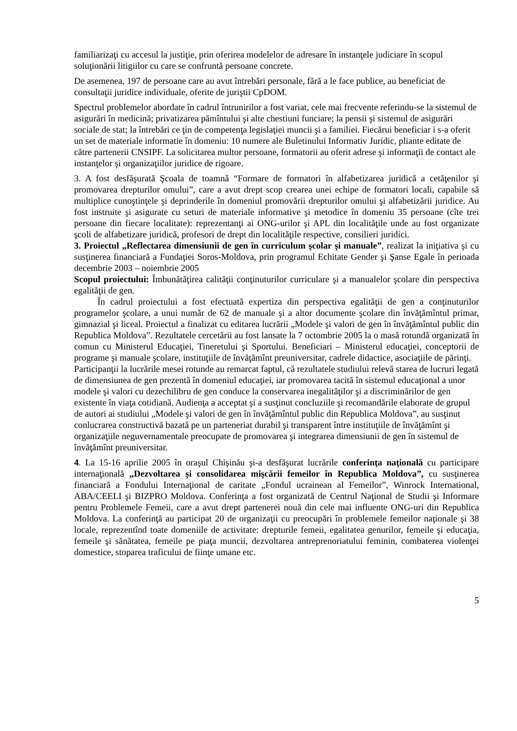familiarizaţi cu accesul la justiţie, prin oferirea modelelor de adresare în instanţele judiciare în scopul soluţionării litigiilor cu care se confruntă persoane concrete.
De asemenea, 197 de persoane care au avut întrebări personale, fără a le face publice, au beneficiat de consultaţii juridice individuale, oferite de juriştii CpDOM.
Spectrul problemelor abordate în cadrul întrunirilor a fost variat, cele mai frecvente referindu-se la sistemul de asigurări în medicină; privatizarea pămîntului şi alte chestiuni funciare; la pensii şi sistemul de asigurări sociale de stat; la întrebări ce ţin de competenţa legislaţiei muncii şi a familiei. Fiecărui beneficiar i s-a oferit un set de materiale informatie în domeniu: 10 numere ale Buletinului Informativ Juridic, pliante editate de către partenerii CNSIPF. La solicitarea multor persoane, formatorii au oferit adrese şi informaţii de contact ale instanţelor şi organizaţiilor juridice de rigoare.
3. A fost desfăşurată Şcoala de toamnă “Formare de formatori în alfabetizarea juridică a cetăţenilor şi promovarea drepturilor omului”, care a avut drept scop crearea unei echipe de formatori locali, capabile să multiplice cunoştinţele şi deprinderile în domeniul promovării drepturilor omului şi alfabetizării juridice. Au fost instruite şi asigurate cu seturi de materiale informative şi metodice în domeniu 35 persoane (cîte trei persoane din fiecare localitate): reprezentanţi ai ONG-urilor şi APL din localităţile unde au fost organizate şcoli de alfabetizare juridică, profesori de drept din localităţile respective, consilieri juridici.
3. Proiectul „Reflectarea dimensiunii de gen în curriculum şcolar şi manuale”, realizat la iniţiativa şi cu susţinerea financiară a Fundaţiei Soros-Moldova, prin programul Echitate Gender şi Şanse Egale în perioada decembrie 2003 – noiembrie 2005
Scopul proiectului: Îmbunătăţirea calităţii conţinuturilor curriculare şi a manualelor şcolare din perspectiva egalităţii de gen.
În cadrul proiectului a fost efectuată expertiza din perspectiva egalităţii de gen a conţinuturilor programelor şcolare, a unui număr de 62 de manuale şi a altor documente şcolare din învăţămîntul primar, gimnazial şi liceal. Proiectul a finalizat cu editarea lucrării „Modele şi valori de gen în învăţămîntul public din Republica Moldova”. Rezultatele cercetării au fost lansate la 7 octombrie 2005 la o masă rotundă organizată în comun cu Ministerul Educaţiei, Tineretului şi Sportului. Beneficiari – Ministerul educaţiei, conceptorii de programe şi manuale şcolare, instituţiile de învăţămînt preuniversitar, cadrele didactice, asociaţiile de părinţi.
Participanţii la lucrările mesei rotunde au remarcat faptul, că rezultatele studiului relevă starea de lucruri legată de dimensiunea de gen prezentă în domeniul educaţiei, iar promovarea tacită în sistemul educaţional a unor modele şi valori cu dezechilibru de gen conduce la conservarea inegalităţilor şi a discriminărilor de gen existente în viaţa cotidiană. Audienţa a acceptat şi a susţinut concluziile şi recomandările elaborate de grupul de autori ai studiului „Modele şi valori de gen în învăţămîntul public din Republica Moldova”, au susţinut conlucrarea constructivă bazată pe un parteneriat durabil şi transparent între instituţiile de învăţămînt şi organizaţiile neguvernamentale preocupate de promovarea şi integrarea dimensiunii de gen în sistemul de învăţămînt preuniversitar.
4. La 15-16 aprilie 2005 în oraşul Chişinău şi-a desfăşurat lucrările conferinţa naţională cu participare internaţională „Dezvoltarea şi consolidarea mişcării femeilor în Republica Moldova”, cu susţinerea financiară a Fondului Internaţional de caritate „Fondul ucrainean al Femeilor”, Winrock International, ABA/CEELI şi BIZPRO Moldova. Conferinţa a fost organizată de Centrul Naţional de Studii şi Informare pentru Problemele Femeii, care a avut drept partenerei nouă din cele mai influente ONG-uri din Republica Moldova. La conferinţă au participat 20 de organizaţii cu preocupări în problemele femeilor naţionale şi 38 locale, reprezentînd toate domeniile de activitate: drepturile femeii, egalitatea genurilor, femeile şi educaţia, femeile şi sănătatea, femeile pe piaţa muncii, dezvoltarea antreprenoriatului feminin, combaterea violenţei domestice, stoparea traficului de fiinţe umane etc.
5